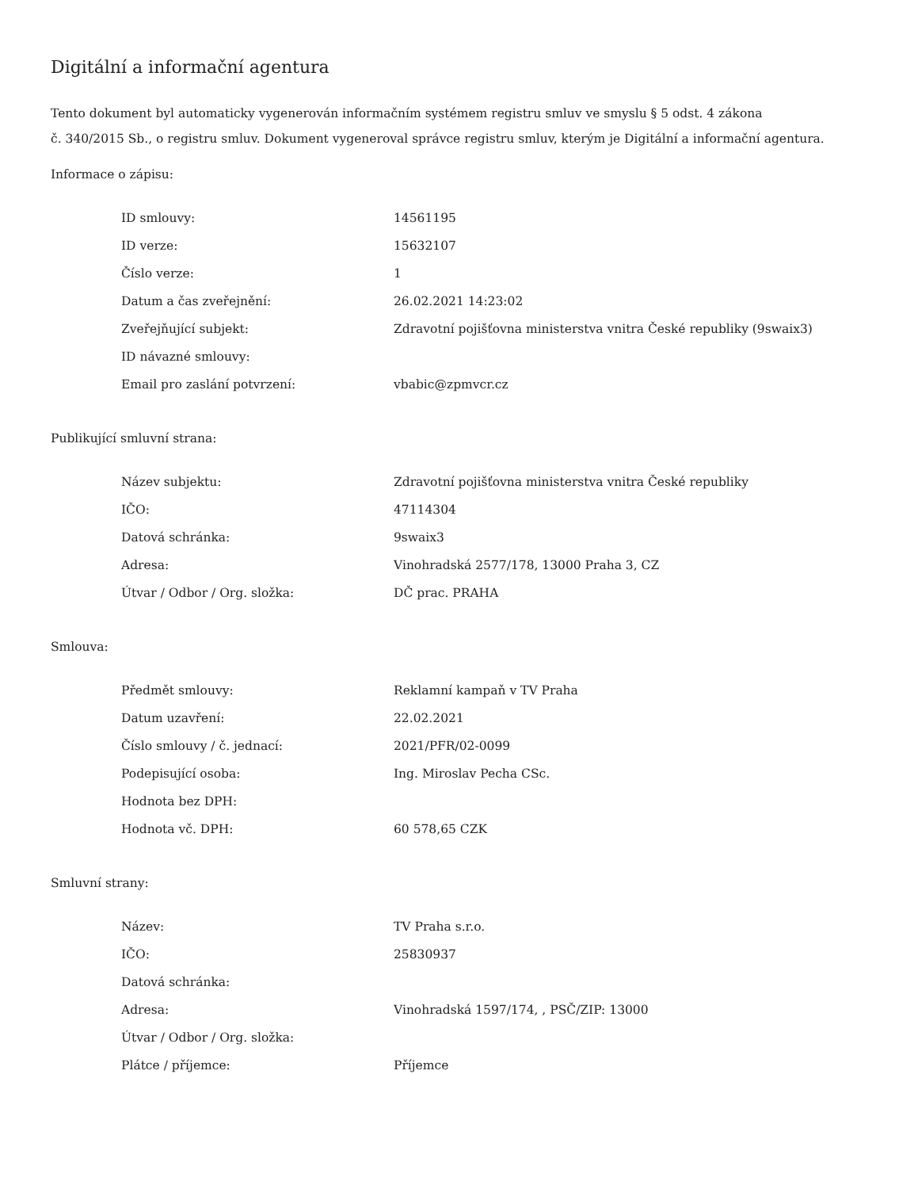Digitální a informační agentura
Tento dokument byl automaticky vygenerován informačním systémem registru smluv ve smyslu § 5 odst. 4 zákona
č. 340/2015 Sb., o registru smluv. Dokument vygeneroval správce registru smluv, kterým je Digitální a informační agentura.
Informace o zápisu:
| ID smlouvy: | 14561195 |
| ID verze: | 15632107 |
| Číslo verze: | 1 |
| Datum a čas zveřejnění: | 26.02.2021 14:23:02 |
| Zveřejňující subjekt: | Zdravotní pojišťovna ministerstva vnitra České republiky (9swaix3) |
| ID návazné smlouvy: | |
| Email pro zaslání potvrzení: | vbabic@zpmvcr.cz |
Publikující smluvní strana:
| Název subjektu: | Zdravotní pojišťovna ministerstva vnitra České republiky |
| IČO: | 47114304 |
| Datová schránka: | 9swaix3 |
| Adresa: | Vinohradská 2577/178, 13000 Praha 3, CZ |
| Útvar / Odbor / Org. složka: | DČ prac. PRAHA |
Smlouva:
| Předmět smlouvy: | Reklamní kampaň v TV Praha |
| Datum uzavření: | 22.02.2021 |
| Číslo smlouvy / č. jednací: | 2021/PFR/02-0099 |
| Podepisující osoba: | Ing. Miroslav Pecha CSc. |
| Hodnota bez DPH: | |
| Hodnota vč. DPH: | 60 578,65 CZK |
Smluvní strany:
| Název: | TV Praha s.r.o. |
| IČO: | 25830937 |
| Datová schránka: | |
| Adresa: | Vinohradská 1597/174, , PSČ/ZIP: 13000 |
| Útvar / Odbor / Org. složka: | |
| Plátce / příjemce: | Příjemce |